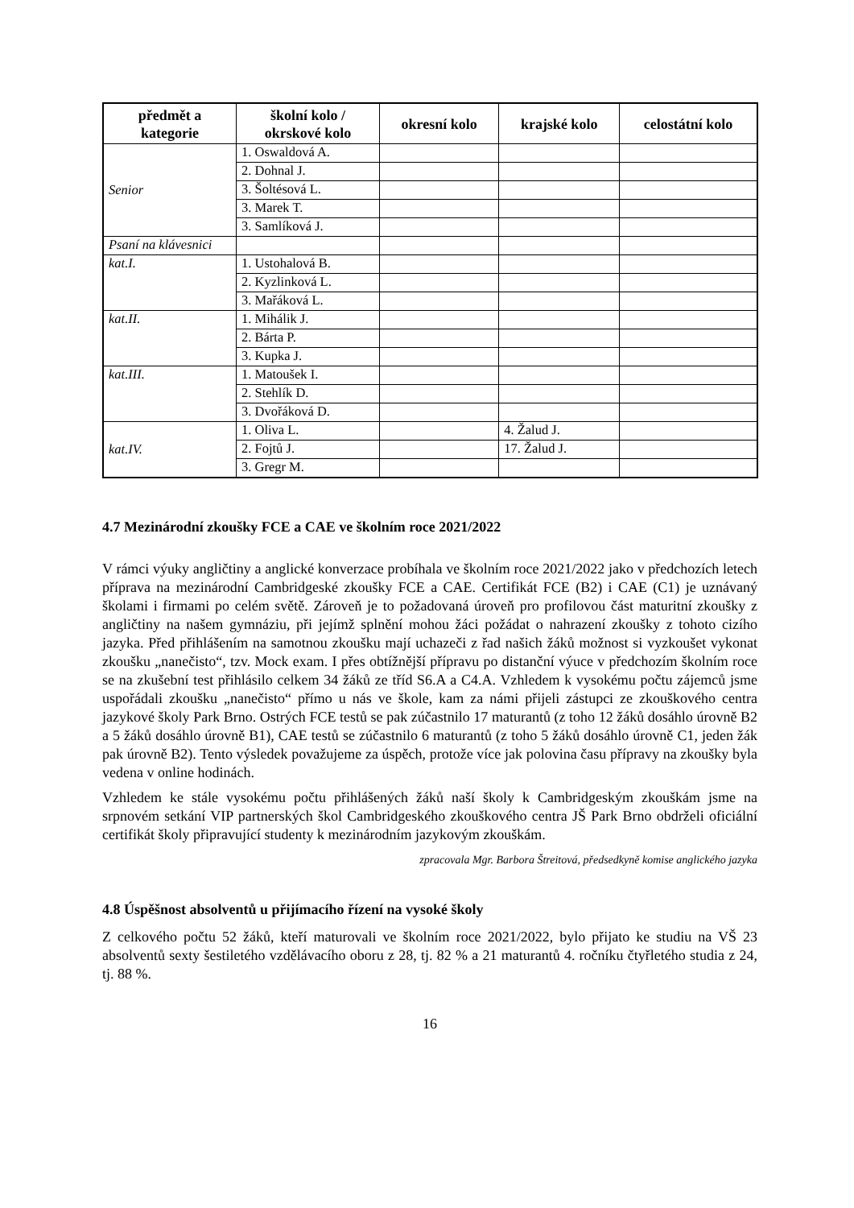| předmět a kategorie | školní kolo / okrskové kolo | okresní kolo | krajské kolo | celostátní kolo |
| --- | --- | --- | --- | --- |
| Senior | 1. Oswaldová A. | | | |
| | 2. Dohnal J. | | | |
| | 3. Šoltésová L. | | | |
| | 3. Marek T. | | | |
| | 3. Samlíková J. | | | |
| Psaní na klávesnici | | | | |
| kat.I. | 1. Ustohalová B. | | | |
| | 2. Kyzlinková L. | | | |
| | 3. Mařáková L. | | | |
| kat.II. | 1. Mihálik J. | | | |
| | 2. Bárta P. | | | |
| | 3. Kupka J. | | | |
| kat.III. | 1. Matoušek I. | | | |
| | 2. Stehlík D. | | | |
| | 3. Dvořáková D. | | | |
| kat.IV. | 1. Oliva L. | | 4. Žalud J. | |
| | 2. Fojtů J. | | 17. Žalud J. | |
| | 3. Gregr M. | | | |
4.7 Mezinárodní zkoušky FCE a CAE ve školním roce 2021/2022
V rámci výuky angličtiny a anglické konverzace probíhala ve školním roce 2021/2022 jako v předchozích letech příprava na mezinárodní Cambridgeské zkoušky FCE a CAE. Certifikát FCE (B2) i CAE (C1) je uznávaný školami i firmami po celém světě. Zároveň je to požadovaná úroveň pro profilovou část maturitní zkoušky z angličtiny na našem gymnáziu, při jejímž splnění mohou žáci požádat o nahrazení zkoušky z tohoto cizího jazyka. Před přihlášením na samotnou zkoušku mají uchazeči z řad našich žáků možnost si vyzkoušet vykonat zkoušku „nanečisto“, tzv. Mock exam. I přes obtížnější přípravu po distanční výuce v předchozím školním roce se na zkušební test přihlásilo celkem 34 žáků ze tříd S6.A a C4.A. Vzhledem k vysokému počtu zájemců jsme uspořádali zkoušku „nanečisto“ přímo u nás ve škole, kam za námi přijeli zástupci ze zkouškového centra jazykové školy Park Brno. Ostrých FCE testů se pak zúčastnilo 17 maturantů (z toho 12 žáků dosáhlo úrovně B2 a 5 žáků dosáhlo úrovně B1), CAE testů se zúčastnilo 6 maturantů (z toho 5 žáků dosáhlo úrovně C1, jeden žák pak úrovně B2). Tento výsledek považujeme za úspěch, protože více jak polovina času přípravy na zkoušky byla vedena v online hodinách.
Vzhledem ke stále vysokému počtu přihlášených žáků naší školy k Cambridgeským zkouškám jsme na srpnovém setkání VIP partnerských škol Cambridgeského zkouškového centra JŠ Park Brno obdrželi oficiální certifikát školy připravující studenty k mezinárodním jazykovým zkouškám.
zpracovala Mgr. Barbora Štreitová, předsedkyně komise anglického jazyka
4.8 Úspěšnost absolventů u přijímacího řízení na vysoké školy
Z celkového počtu 52 žáků, kteří maturovali ve školním roce 2021/2022, bylo přijato ke studiu na VŠ 23 absolventů sexty šestiletého vzdělávacího oboru z 28, tj. 82 % a 21 maturantů 4. ročníku čtyřletého studia z 24, tj. 88 %.
16